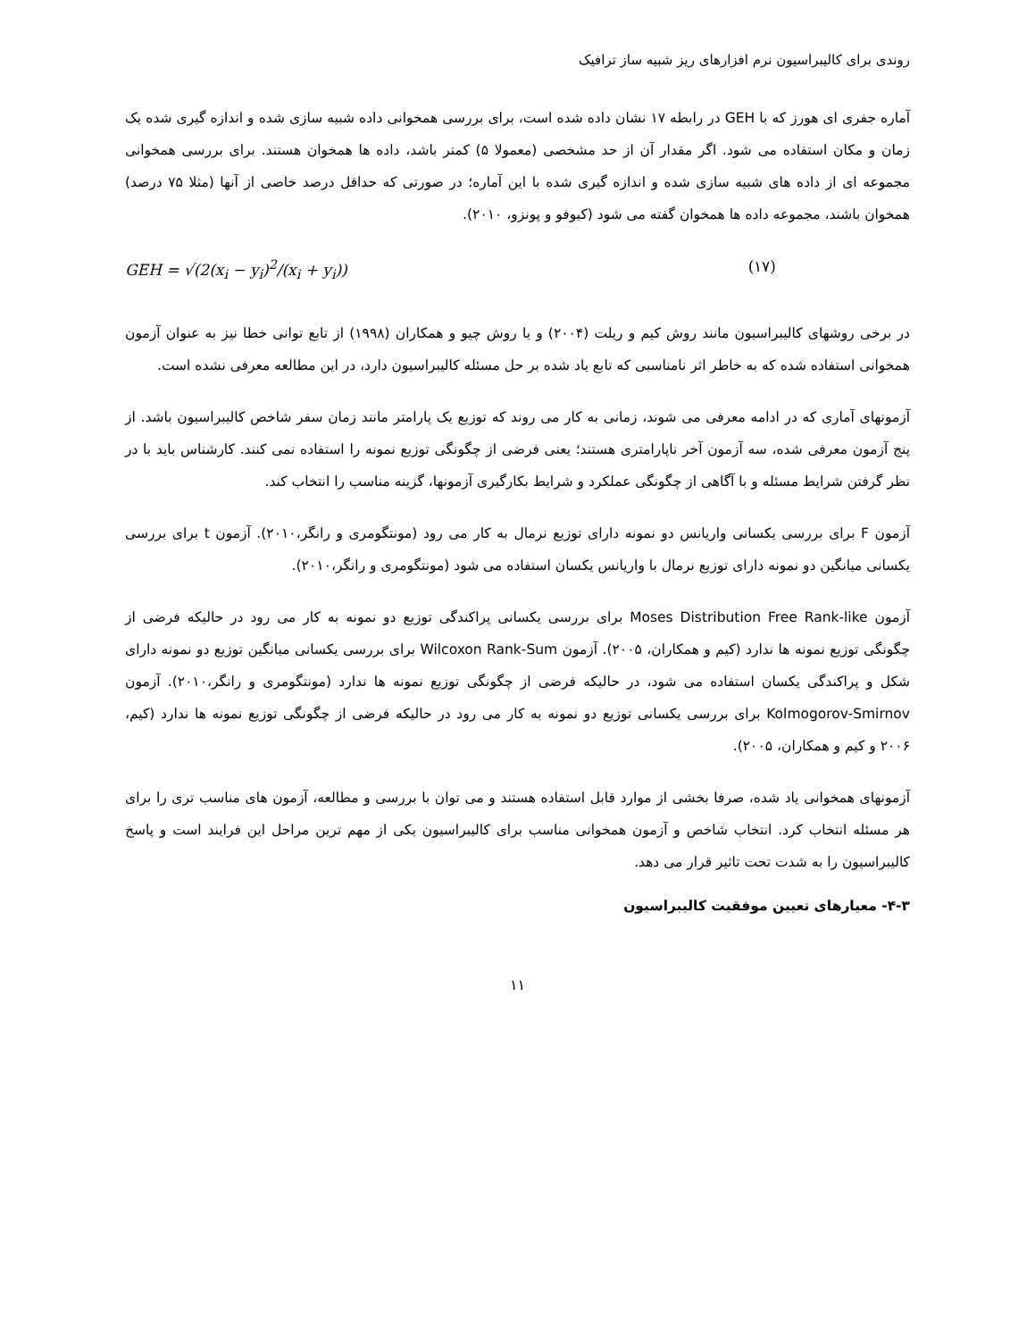روندی برای کالیبراسیون نرم افزارهای ریز شبیه ساز ترافیک
آماره جفری ای هورز که با GEH در رابطه ۱۷ نشان داده شده است، برای بررسی همخوانی داده شبیه سازی شده و اندازه گیری شده یک زمان و مکان استفاده می شود. اگر مقدار آن از حد مشخصی (معمولا ۵) کمتر باشد، داده ها همخوان هستند. برای بررسی همخوانی مجموعه ای از داده های شبیه سازی شده و اندازه گیری شده با این آماره؛ در صورتی که حداقل درصد خاصی از آنها (مثلا ۷۵ درصد) همخوان باشند، مجموعه داده ها همخوان گفته می شود (کیوفو و پونزو، ۲۰۱۰).
GEH = √(2(x<sub>i</sub> − y<sub>i</sub>)<sup>2</sup>/(x<sub>i</sub> + y<sub>i</sub>)) (۱۷)
در برخی روشهای کالیبراسیون مانند روش کیم و ریلت (۲۰۰۴) و یا روش چیو و همکاران (۱۹۹۸) از تابع توانی خطا نیز به عنوان آزمون همخوانی استفاده شده که به خاطر اثر نامناسبی که تابع یاد شده بر حل مسئله کالیبراسیون دارد، در این مطالعه معرفی نشده است.
آزمونهای آماری که در ادامه معرفی می شوند، زمانی به کار می روند که توزیع یک پارامتر مانند زمان سفر شاخص کالیبراسیون باشد. از پنج آزمون معرفی شده، سه آزمون آخر ناپارامتری هستند؛ یعنی فرضی از چگونگی توزیع نمونه را استفاده نمی کنند. کارشناس باید با در نظر گرفتن شرایط مسئله و با آگاهی از چگونگی عملکرد و شرایط بکارگیری آزمونها، گزینه مناسب را انتخاب کند.
آزمون F برای بررسی یکسانی واریانس دو نمونه دارای توزیع نرمال به کار می رود (مونتگومری و رانگر،۲۰۱۰). آزمون t برای بررسی یکسانی میانگین دو نمونه دارای توزیع نرمال با واریانس یکسان استفاده می شود (مونتگومری و رانگر،۲۰۱۰).
آزمون Moses Distribution Free Rank-like برای بررسی یکسانی پراکندگی توزیع دو نمونه به کار می رود در حالیکه فرضی از چگونگی توزیع نمونه ها ندارد (کیم و همکاران، ۲۰۰۵). آزمون Wilcoxon Rank-Sum برای بررسی یکسانی میانگین توزیع دو نمونه دارای شکل و پراکندگی یکسان استفاده می شود، در حالیکه فرضی از چگونگی توزیع نمونه ها ندارد (مونتگومری و رانگر،۲۰۱۰). آزمون Kolmogorov-Smirnov برای بررسی یکسانی توزیع دو نمونه به کار می رود در حالیکه فرضی از چگونگی توزیع نمونه ها ندارد (کیم، ۲۰۰۶ و کیم و همکاران، ۲۰۰۵).
آزمونهای همخوانی یاد شده، صرفا بخشی از موارد قابل استفاده هستند و می توان با بررسی و مطالعه، آزمون های مناسب تری را برای هر مسئله انتخاب کرد. انتخاب شاخص و آزمون همخوانی مناسب برای کالیبراسیون یکی از مهم ترین مراحل این فرایند است و پاسخ کالیبراسیون را به شدت تحت تاثیر قرار می دهد.
۴-۳- معیارهای تعیین موفقیت کالیبراسیون
۱۱